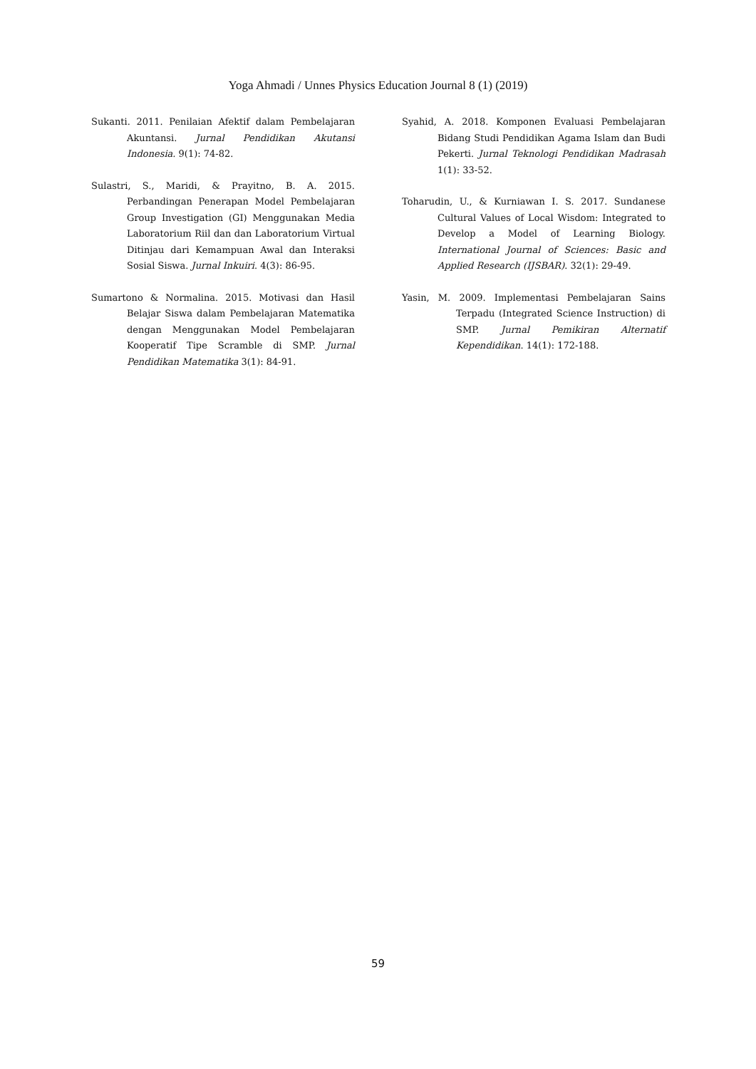Yoga Ahmadi / Unnes Physics Education Journal 8 (1) (2019)
Sukanti. 2011. Penilaian Afektif dalam Pembelajaran Akuntansi. Jurnal Pendidikan Akutansi Indonesia. 9(1): 74-82.
Sulastri, S., Maridi, & Prayitno, B. A. 2015. Perbandingan Penerapan Model Pembelajaran Group Investigation (GI) Menggunakan Media Laboratorium Riil dan dan Laboratorium Virtual Ditinjau dari Kemampuan Awal dan Interaksi Sosial Siswa. Jurnal Inkuiri. 4(3): 86-95.
Sumartono & Normalina. 2015. Motivasi dan Hasil Belajar Siswa dalam Pembelajaran Matematika dengan Menggunakan Model Pembelajaran Kooperatif Tipe Scramble di SMP. Jurnal Pendidikan Matematika 3(1): 84-91.
Syahid, A. 2018. Komponen Evaluasi Pembelajaran Bidang Studi Pendidikan Agama Islam dan Budi Pekerti. Jurnal Teknologi Pendidikan Madrasah 1(1): 33-52.
Toharudin, U., & Kurniawan I. S. 2017. Sundanese Cultural Values of Local Wisdom: Integrated to Develop a Model of Learning Biology. International Journal of Sciences: Basic and Applied Research (IJSBAR). 32(1): 29-49.
Yasin, M. 2009. Implementasi Pembelajaran Sains Terpadu (Integrated Science Instruction) di SMP. Jurnal Pemikiran Alternatif Kependidikan. 14(1): 172-188.
59